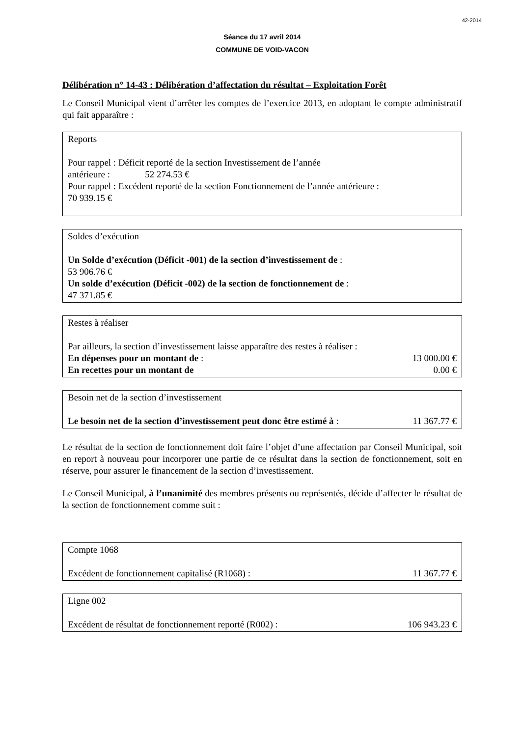42-2014
Séance du 17 avril 2014
COMMUNE DE VOID-VACON
Délibération n° 14-43 : Délibération d’affectation du résultat – Exploitation Forêt
Le Conseil Municipal vient d’arrêter les comptes de l’exercice 2013, en adoptant le compte administratif qui fait apparaître :
Reports
Pour rappel : Déficit reporté de la section Investissement de l’année
antérieure : 52 274.53 €
Pour rappel : Excédent reporté de la section Fonctionnement de l’année antérieure :
70 939.15 €
Soldes d’exécution
Un Solde d’exécution (Déficit -001) de la section d’investissement de :
53 906.76 €
Un solde d’exécution (Déficit -002) de la section de fonctionnement de :
47 371.85 €
Restes à réaliser
Par ailleurs, la section d’investissement laisse apparaître des restes à réaliser :
En dépenses pour un montant de : 13 000.00 €
En recettes pour un montant de 0.00 €
Besoin net de la section d’investissement
Le besoin net de la section d’investissement peut donc être estimé à : 11 367.77 €
Le résultat de la section de fonctionnement doit faire l’objet d’une affectation par Conseil Municipal, soit en report à nouveau pour incorporer une partie de ce résultat dans la section de fonctionnement, soit en réserve, pour assurer le financement de la section d’investissement.
Le Conseil Municipal, à l’unanimité des membres présents ou représentés, décide d’affecter le résultat de la section de fonctionnement comme suit :
Compte 1068
Excédent de fonctionnement capitalisé (R1068) : 11 367.77 €
Ligne 002
Excédent de résultat de fonctionnement reporté (R002) : 106 943.23 €